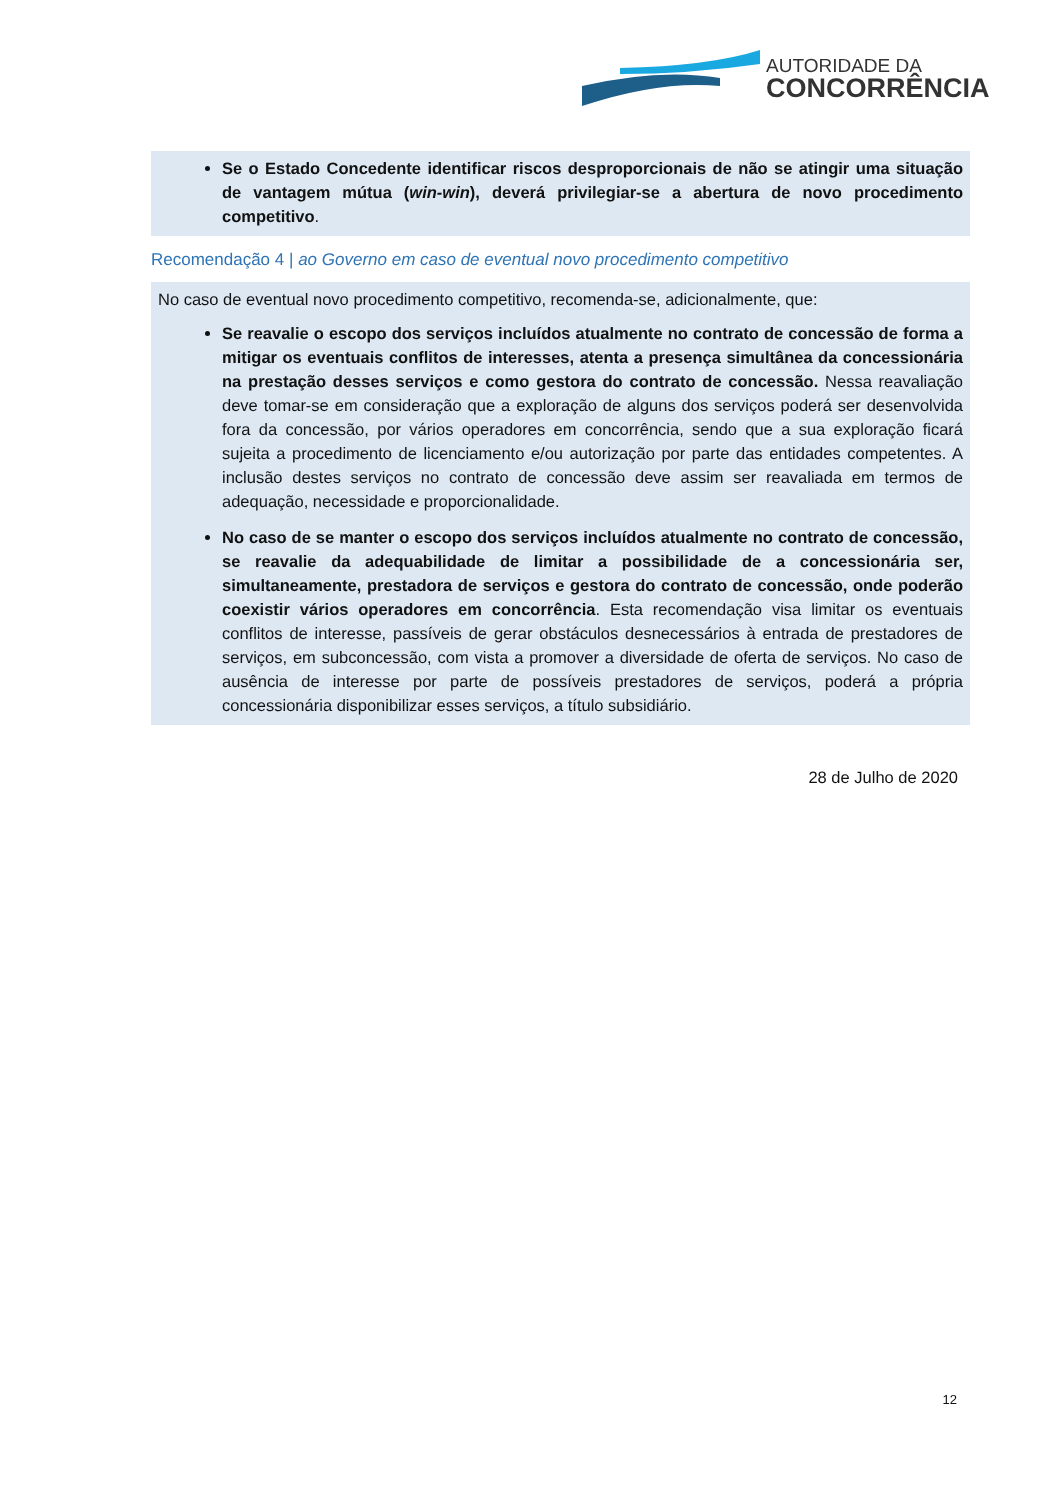AUTORIDADE DA
CONCORRÊNCIA
Se o Estado Concedente identificar riscos desproporcionais de não se atingir uma situação de vantagem mútua (win-win), deverá privilegiar-se a abertura de novo procedimento competitivo.
Recomendação 4 | ao Governo em caso de eventual novo procedimento competitivo
No caso de eventual novo procedimento competitivo, recomenda-se, adicionalmente, que:
Se reavalie o escopo dos serviços incluídos atualmente no contrato de concessão de forma a mitigar os eventuais conflitos de interesses, atenta a presença simultânea da concessionária na prestação desses serviços e como gestora do contrato de concessão. Nessa reavaliação deve tomar-se em consideração que a exploração de alguns dos serviços poderá ser desenvolvida fora da concessão, por vários operadores em concorrência, sendo que a sua exploração ficará sujeita a procedimento de licenciamento e/ou autorização por parte das entidades competentes. A inclusão destes serviços no contrato de concessão deve assim ser reavaliada em termos de adequação, necessidade e proporcionalidade.
No caso de se manter o escopo dos serviços incluídos atualmente no contrato de concessão, se reavalie da adequabilidade de limitar a possibilidade de a concessionária ser, simultaneamente, prestadora de serviços e gestora do contrato de concessão, onde poderão coexistir vários operadores em concorrência. Esta recomendação visa limitar os eventuais conflitos de interesse, passíveis de gerar obstáculos desnecessários à entrada de prestadores de serviços, em subconcessão, com vista a promover a diversidade de oferta de serviços. No caso de ausência de interesse por parte de possíveis prestadores de serviços, poderá a própria concessionária disponibilizar esses serviços, a título subsidiário.
28 de Julho de 2020
12